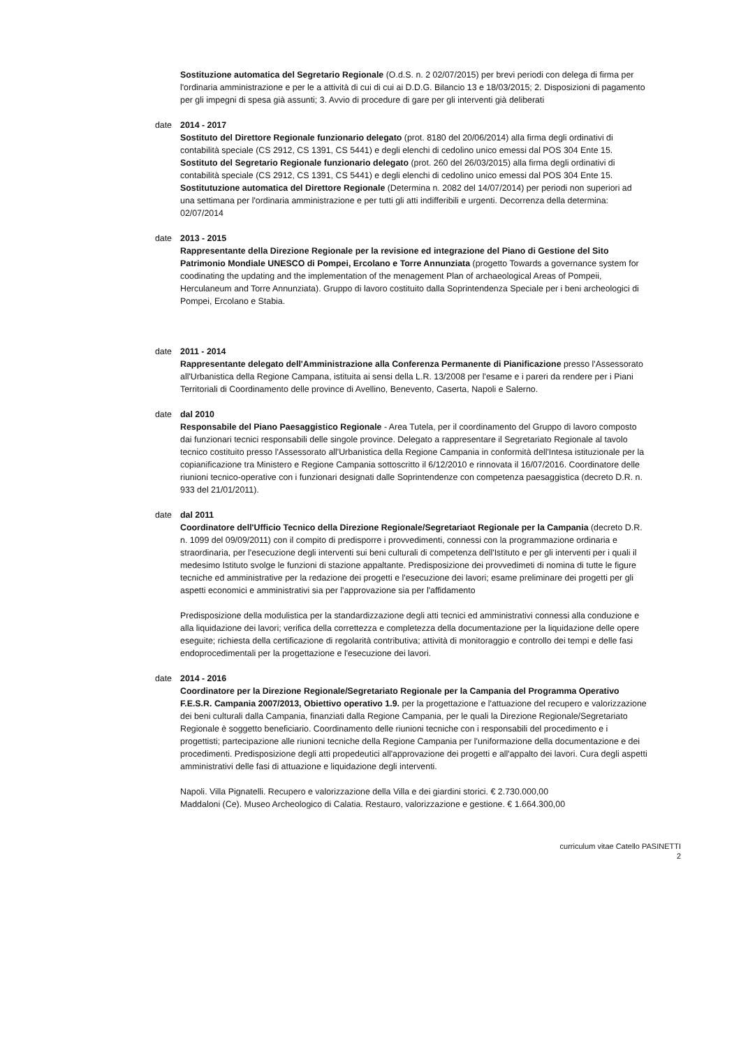Sostituzione automatica del Segretario Regionale (O.d.S. n. 2 02/07/2015) per brevi periodi con delega di firma per l'ordinaria amministrazione e per le a attività di cui di cui ai D.D.G. Bilancio 13 e 18/03/2015; 2. Disposizioni di pagamento per gli impegni di spesa già assunti; 3. Avvio di procedure di gare per gli interventi già deliberati
date 2014 - 2017
Sostituto del Direttore Regionale funzionario delegato (prot. 8180 del 20/06/2014) alla firma degli ordinativi di contabilità speciale (CS 2912, CS 1391, CS 5441) e degli elenchi di cedolino unico emessi dal POS 304 Ente 15.
Sostituto del Segretario Regionale funzionario delegato (prot. 260 del 26/03/2015) alla firma degli ordinativi di contabilità speciale (CS 2912, CS 1391, CS 5441) e degli elenchi di cedolino unico emessi dal POS 304 Ente 15.
Sostitutuzione automatica del Direttore Regionale (Determina n. 2082 del 14/07/2014) per periodi non superiori ad una settimana per l'ordinaria amministrazione e per tutti gli atti indifferibili e urgenti. Decorrenza della determina: 02/07/2014
date 2013 - 2015
Rappresentante della Direzione Regionale per la revisione ed integrazione del Piano di Gestione del Sito Patrimonio Mondiale UNESCO di Pompei, Ercolano e Torre Annunziata (progetto Towards a governance system for coodinating the updating and the implementation of the menagement Plan of archaeological Areas of Pompeii, Herculaneum and Torre Annunziata). Gruppo di lavoro costituito dalla Soprintendenza Speciale per i beni archeologici di Pompei, Ercolano e Stabia.
date 2011 - 2014
Rappresentante delegato dell'Amministrazione alla Conferenza Permanente di Pianificazione presso l'Assessorato all'Urbanistica della Regione Campana, istituita ai sensi della L.R. 13/2008 per l'esame e i pareri da rendere per i Piani Territoriali di Coordinamento delle province di Avellino, Benevento, Caserta, Napoli e Salerno.
date dal 2010
Responsabile del Piano Paesaggistico Regionale - Area Tutela, per il coordinamento del Gruppo di lavoro composto dai funzionari tecnici responsabili delle singole province. Delegato a rappresentare il Segretariato Regionale al tavolo tecnico costituito presso l'Assessorato all'Urbanistica della Regione Campania in conformità dell'Intesa istituzionale per la copianificazione tra Ministero e Regione Campania sottoscritto il 6/12/2010 e rinnovata il 16/07/2016. Coordinatore delle riunioni tecnico-operative con i funzionari designati dalle Soprintendenze con competenza paesaggistica (decreto D.R. n. 933 del 21/01/2011).
date dal 2011
Coordinatore dell'Ufficio Tecnico della Direzione Regionale/Segretariaot Regionale per la Campania (decreto D.R. n. 1099 del 09/09/2011) con il compito di predisporre i provvedimenti, connessi con la programmazione ordinaria e straordinaria, per l'esecuzione degli interventi sui beni culturali di competenza dell'Istituto e per gli interventi per i quali il medesimo Istituto svolge le funzioni di stazione appaltante. Predisposizione dei provvedimeti di nomina di tutte le figure tecniche ed amministrative per la redazione dei progetti e l'esecuzione dei lavori; esame preliminare dei progetti per gli aspetti economici e amministrativi sia per l'approvazione sia per l'affidamento
Predisposizione della modulistica per la standardizzazione degli atti tecnici ed amministrativi connessi alla conduzione e alla liquidazione dei lavori; verifica della correttezza e completezza della documentazione per la liquidazione delle opere eseguite; richiesta della certificazione di regolarità contributiva; attività di monitoraggio e controllo dei tempi e delle fasi endoprocedimentali per la progettazione e l'esecuzione dei lavori.
date 2014 - 2016
Coordinatore per la Direzione Regionale/Segretariato Regionale per la Campania del Programma Operativo F.E.S.R. Campania 2007/2013, Obiettivo operativo 1.9. per la progettazione e l'attuazione del recupero e valorizzazione dei beni culturali dalla Campania, finanziati dalla Regione Campania, per le quali la Direzione Regionale/Segretariato Regionale è soggetto beneficiario. Coordinamento delle riunioni tecniche con i responsabili del procedimento e i progettisti; partecipazione alle riunioni tecniche della Regione Campania per l'uniformazione della documentazione e dei procedimenti. Predisposizione degli atti propedeutici all'approvazione dei progetti e all'appalto dei lavori. Cura degli aspetti amministrativi delle fasi di attuazione e liquidazione degli interventi.
Napoli. Villa Pignatelli. Recupero e valorizzazione della Villa e dei giardini storici. € 2.730.000,00
Maddaloni (Ce). Museo Archeologico di Calatia. Restauro, valorizzazione e gestione. € 1.664.300,00
curriculum vitae Catello PASINETTI
2